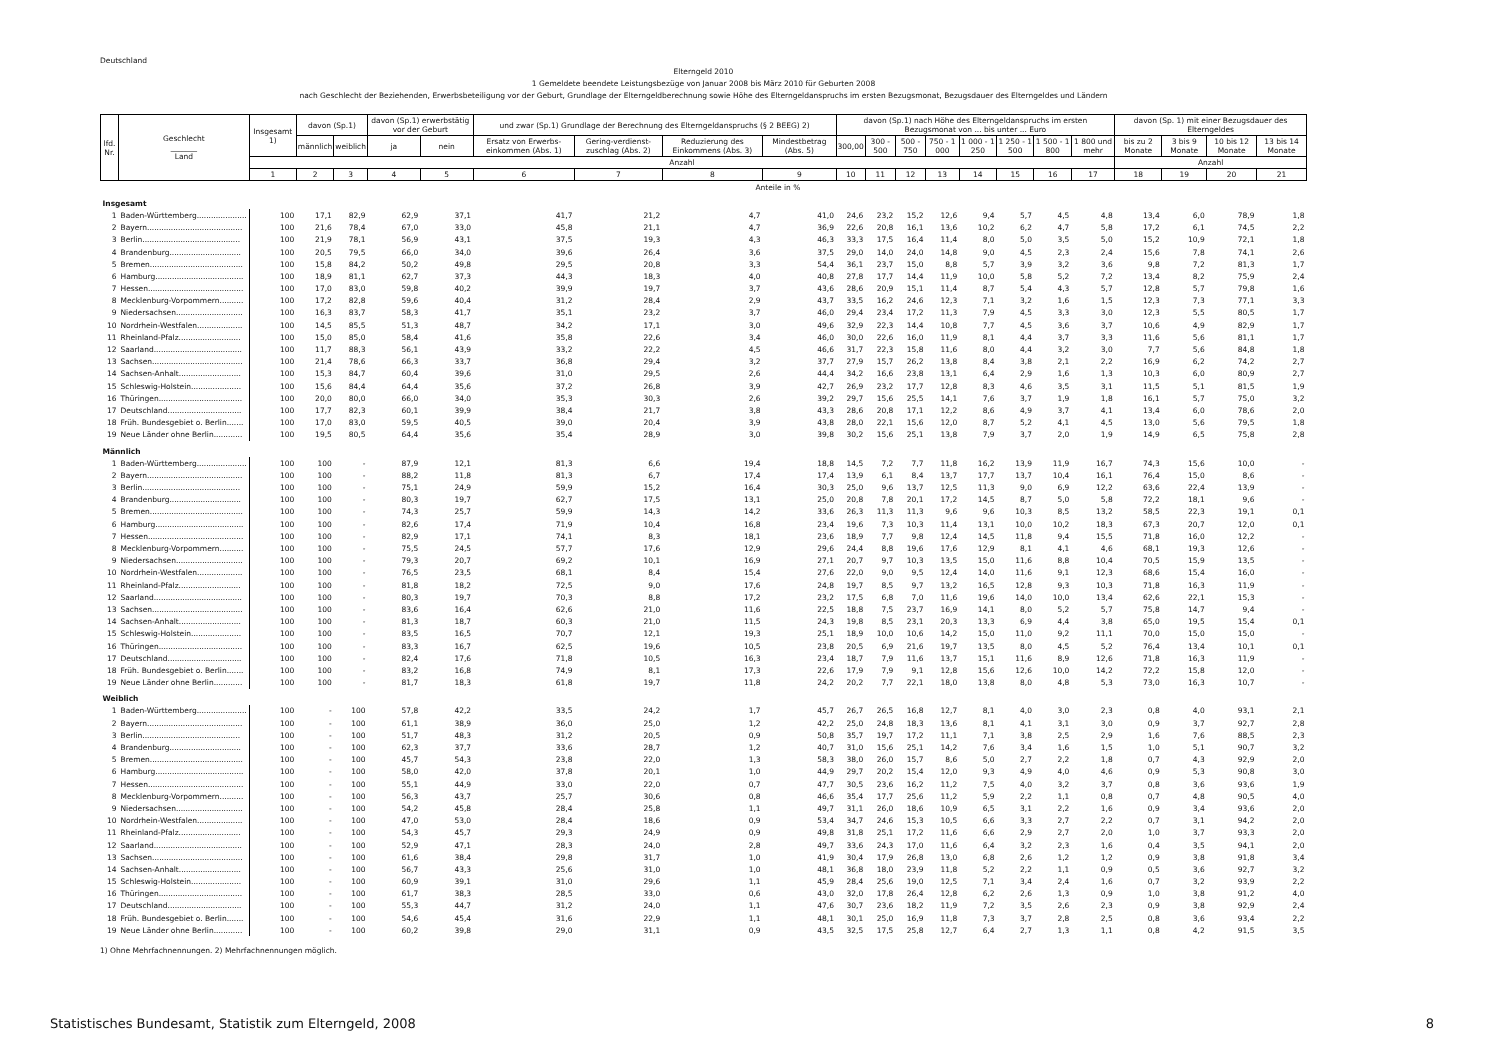Deutschland
Elterngeld 2010
1 Gemeldete beendete Leistungsbezüge von Januar 2008 bis März 2010 für Geburten 2008
nach Geschlecht der Beziehenden, Erwerbsbeteiligung vor der Geburt, Grundlage der Elterngeldberechnung sowie Höhe des Elterngeldanspruchs im ersten Bezugsmonat, Bezugsdauer des Elterngeldes und Ländern
| lfd. Nr. | Geschlecht _______ Land | Insgesamt 1) | davon (Sp.1) | | davon (Sp.1) erwerbstätig vor der Geburt | | und zwar (Sp.1) Grundlage der Berechnung des Elterngeldanspruchs (§ 2 BEEG) 2) | | | | davon (Sp.1) nach Höhe des Elterngeldanspruchs im ersten Bezugsmonat von ... bis unter ... Euro | | | | | | | | davon (Sp. 1) mit einer Bezugsdauer des Elterngeldes | | | |
| --- | --- | --- | --- | --- | --- | --- | --- | --- | --- | --- | --- | --- | --- | --- | --- | --- | --- | --- | --- | --- | --- | --- |
| | | | männlich | weiblich | ja | nein | Ersatz von Erwerbs-einkommen (Abs. 1) | Gering-verdienst-zuschlag (Abs. 2) | Reduzierung des Einkommens (Abs. 3) | Mindestbetrag (Abs. 5) | 300,00 | 300 - 500 | 500 - 750 | 750 - 1 000 | 1 000 - 1 250 | 1 250 - 1 500 | 1 500 - 1 800 | 1 800 und mehr | bis zu 2 Monate | 3 bis 9 Monate | 10 bis 12 Monate | 13 bis 14 Monate |
| | | Anzahl | | | | | | | | | | | | | | | | | Anzahl | | | |
| | | 1 | 2 | 3 | 4 | 5 | 6 | 7 | 8 | 9 | 10 | 11 | 12 | 13 | 14 | 15 | 16 | 17 | 18 | 19 | 20 | 21 |
| | | Anteile in % | | | | | | | | | | | | | | | | | | | | |
| Insgesamt | | | | | | | | | | | | | | | | | | | | | | |
| 1 | Baden-Württemberg..................... | 100 | 17,1 | 82,9 | 62,9 | 37,1 | 41,7 | 21,2 | 4,7 | 41,0 | 24,6 | 23,2 | 15,2 | 12,6 | 9,4 | 5,7 | 4,5 | 4,8 | 13,4 | 6,0 | 78,9 | 1,8 |
| 2 | Bayern........................................ | 100 | 21,6 | 78,4 | 67,0 | 33,0 | 45,8 | 21,1 | 4,7 | 36,9 | 22,6 | 20,8 | 16,1 | 13,6 | 10,2 | 6,2 | 4,7 | 5,8 | 17,2 | 6,1 | 74,5 | 2,2 |
| 3 | Berlin......................................... | 100 | 21,9 | 78,1 | 56,9 | 43,1 | 37,5 | 19,3 | 4,3 | 46,3 | 33,3 | 17,5 | 16,4 | 11,4 | 8,0 | 5,0 | 3,5 | 5,0 | 15,2 | 10,9 | 72,1 | 1,8 |
| 4 | Brandenburg.............................. | 100 | 20,5 | 79,5 | 66,0 | 34,0 | 39,6 | 26,4 | 3,6 | 37,5 | 29,0 | 14,0 | 24,0 | 14,8 | 9,0 | 4,5 | 2,3 | 2,4 | 15,6 | 7,8 | 74,1 | 2,6 |
| 5 | Bremen....................................... | 100 | 15,8 | 84,2 | 50,2 | 49,8 | 29,5 | 20,8 | 3,3 | 54,4 | 36,1 | 23,7 | 15,0 | 8,8 | 5,7 | 3,9 | 3,2 | 3,6 | 9,8 | 7,2 | 81,3 | 1,7 |
| 6 | Hamburg..................................... | 100 | 18,9 | 81,1 | 62,7 | 37,3 | 44,3 | 18,3 | 4,0 | 40,8 | 27,8 | 17,7 | 14,4 | 11,9 | 10,0 | 5,8 | 5,2 | 7,2 | 13,4 | 8,2 | 75,9 | 2,4 |
| 7 | Hessen........................................ | 100 | 17,0 | 83,0 | 59,8 | 40,2 | 39,9 | 19,7 | 3,7 | 43,6 | 28,6 | 20,9 | 15,1 | 11,4 | 8,7 | 5,4 | 4,3 | 5,7 | 12,8 | 5,7 | 79,8 | 1,6 |
| 8 | Mecklenburg-Vorpommern.......... | 100 | 17,2 | 82,8 | 59,6 | 40,4 | 31,2 | 28,4 | 2,9 | 43,7 | 33,5 | 16,2 | 24,6 | 12,3 | 7,1 | 3,2 | 1,6 | 1,5 | 12,3 | 7,3 | 77,1 | 3,3 |
| 9 | Niedersachsen............................ | 100 | 16,3 | 83,7 | 58,3 | 41,7 | 35,1 | 23,2 | 3,7 | 46,0 | 29,4 | 23,4 | 17,2 | 11,3 | 7,9 | 4,5 | 3,3 | 3,0 | 12,3 | 5,5 | 80,5 | 1,7 |
| 10 | Nordrhein-Westfalen................... | 100 | 14,5 | 85,5 | 51,3 | 48,7 | 34,2 | 17,1 | 3,0 | 49,6 | 32,9 | 22,3 | 14,4 | 10,8 | 7,7 | 4,5 | 3,6 | 3,7 | 10,6 | 4,9 | 82,9 | 1,7 |
| 11 | Rheinland-Pfalz.......................... | 100 | 15,0 | 85,0 | 58,4 | 41,6 | 35,8 | 22,6 | 3,4 | 46,0 | 30,0 | 22,6 | 16,0 | 11,9 | 8,1 | 4,4 | 3,7 | 3,3 | 11,6 | 5,6 | 81,1 | 1,7 |
| 12 | Saarland..................................... | 100 | 11,7 | 88,3 | 56,1 | 43,9 | 33,2 | 22,2 | 4,5 | 46,6 | 31,7 | 22,3 | 15,8 | 11,6 | 8,0 | 4,4 | 3,2 | 3,0 | 7,7 | 5,6 | 84,8 | 1,8 |
| 13 | Sachsen...................................... | 100 | 21,4 | 78,6 | 66,3 | 33,7 | 36,8 | 29,4 | 3,2 | 37,7 | 27,9 | 15,7 | 26,2 | 13,8 | 8,4 | 3,8 | 2,1 | 2,2 | 16,9 | 6,2 | 74,2 | 2,7 |
| 14 | Sachsen-Anhalt.......................... | 100 | 15,3 | 84,7 | 60,4 | 39,6 | 31,0 | 29,5 | 2,6 | 44,4 | 34,2 | 16,6 | 23,8 | 13,1 | 6,4 | 2,9 | 1,6 | 1,3 | 10,3 | 6,0 | 80,9 | 2,7 |
| 15 | Schleswig-Holstein..................... | 100 | 15,6 | 84,4 | 64,4 | 35,6 | 37,2 | 26,8 | 3,9 | 42,7 | 26,9 | 23,2 | 17,7 | 12,8 | 8,3 | 4,6 | 3,5 | 3,1 | 11,5 | 5,1 | 81,5 | 1,9 |
| 16 | Thüringen................................... | 100 | 20,0 | 80,0 | 66,0 | 34,0 | 35,3 | 30,3 | 2,6 | 39,2 | 29,7 | 15,6 | 25,5 | 14,1 | 7,6 | 3,7 | 1,9 | 1,8 | 16,1 | 5,7 | 75,0 | 3,2 |
| 17 | Deutschland............................... | 100 | 17,7 | 82,3 | 60,1 | 39,9 | 38,4 | 21,7 | 3,8 | 43,3 | 28,6 | 20,8 | 17,1 | 12,2 | 8,6 | 4,9 | 3,7 | 4,1 | 13,4 | 6,0 | 78,6 | 2,0 |
| 18 | Früh. Bundesgebiet o. Berlin....... | 100 | 17,0 | 83,0 | 59,5 | 40,5 | 39,0 | 20,4 | 3,9 | 43,8 | 28,0 | 22,1 | 15,6 | 12,0 | 8,7 | 5,2 | 4,1 | 4,5 | 13,0 | 5,6 | 79,5 | 1,8 |
| 19 | Neue Länder ohne Berlin............ | 100 | 19,5 | 80,5 | 64,4 | 35,6 | 35,4 | 28,9 | 3,0 | 39,8 | 30,2 | 15,6 | 25,1 | 13,8 | 7,9 | 3,7 | 2,0 | 1,9 | 14,9 | 6,5 | 75,8 | 2,8 |
| Männlich | | | | | | | | | | | | | | | | | | | | | | |
| 1 | Baden-Württemberg..................... | 100 | 100 | - | 87,9 | 12,1 | 81,3 | 6,6 | 19,4 | 18,8 | 14,5 | 7,2 | 7,7 | 11,8 | 16,2 | 13,9 | 11,9 | 16,7 | 74,3 | 15,6 | 10,0 | - |
| 2 | Bayern........................................ | 100 | 100 | - | 88,2 | 11,8 | 81,3 | 6,7 | 17,4 | 17,4 | 13,9 | 6,1 | 8,4 | 13,7 | 17,7 | 13,7 | 10,4 | 16,1 | 76,4 | 15,0 | 8,6 | - |
| 3 | Berlin......................................... | 100 | 100 | - | 75,1 | 24,9 | 59,9 | 15,2 | 16,4 | 30,3 | 25,0 | 9,6 | 13,7 | 12,5 | 11,3 | 9,0 | 6,9 | 12,2 | 63,6 | 22,4 | 13,9 | - |
| 4 | Brandenburg.............................. | 100 | 100 | - | 80,3 | 19,7 | 62,7 | 17,5 | 13,1 | 25,0 | 20,8 | 7,8 | 20,1 | 17,2 | 14,5 | 8,7 | 5,0 | 5,8 | 72,2 | 18,1 | 9,6 | - |
| 5 | Bremen....................................... | 100 | 100 | - | 74,3 | 25,7 | 59,9 | 14,3 | 14,2 | 33,6 | 26,3 | 11,3 | 11,3 | 9,6 | 9,6 | 10,3 | 8,5 | 13,2 | 58,5 | 22,3 | 19,1 | 0,1 |
| 6 | Hamburg..................................... | 100 | 100 | - | 82,6 | 17,4 | 71,9 | 10,4 | 16,8 | 23,4 | 19,6 | 7,3 | 10,3 | 11,4 | 13,1 | 10,0 | 10,2 | 18,3 | 67,3 | 20,7 | 12,0 | 0,1 |
| 7 | Hessen........................................ | 100 | 100 | - | 82,9 | 17,1 | 74,1 | 8,3 | 18,1 | 23,6 | 18,9 | 7,7 | 9,8 | 12,4 | 14,5 | 11,8 | 9,4 | 15,5 | 71,8 | 16,0 | 12,2 | - |
| 8 | Mecklenburg-Vorpommern.......... | 100 | 100 | - | 75,5 | 24,5 | 57,7 | 17,6 | 12,9 | 29,6 | 24,4 | 8,8 | 19,6 | 17,6 | 12,9 | 8,1 | 4,1 | 4,6 | 68,1 | 19,3 | 12,6 | - |
| 9 | Niedersachsen............................ | 100 | 100 | - | 79,3 | 20,7 | 69,2 | 10,1 | 16,9 | 27,1 | 20,7 | 9,7 | 10,3 | 13,5 | 15,0 | 11,6 | 8,8 | 10,4 | 70,5 | 15,9 | 13,5 | - |
| 10 | Nordrhein-Westfalen................... | 100 | 100 | - | 76,5 | 23,5 | 68,1 | 8,4 | 15,4 | 27,6 | 22,0 | 9,0 | 9,5 | 12,4 | 14,0 | 11,6 | 9,1 | 12,3 | 68,6 | 15,4 | 16,0 | - |
| 11 | Rheinland-Pfalz.......................... | 100 | 100 | - | 81,8 | 18,2 | 72,5 | 9,0 | 17,6 | 24,8 | 19,7 | 8,5 | 9,7 | 13,2 | 16,5 | 12,8 | 9,3 | 10,3 | 71,8 | 16,3 | 11,9 | - |
| 12 | Saarland..................................... | 100 | 100 | - | 80,3 | 19,7 | 70,3 | 8,8 | 17,2 | 23,2 | 17,5 | 6,8 | 7,0 | 11,6 | 19,6 | 14,0 | 10,0 | 13,4 | 62,6 | 22,1 | 15,3 | - |
| 13 | Sachsen...................................... | 100 | 100 | - | 83,6 | 16,4 | 62,6 | 21,0 | 11,6 | 22,5 | 18,8 | 7,5 | 23,7 | 16,9 | 14,1 | 8,0 | 5,2 | 5,7 | 75,8 | 14,7 | 9,4 | - |
| 14 | Sachsen-Anhalt.......................... | 100 | 100 | - | 81,3 | 18,7 | 60,3 | 21,0 | 11,5 | 24,3 | 19,8 | 8,5 | 23,1 | 20,3 | 13,3 | 6,9 | 4,4 | 3,8 | 65,0 | 19,5 | 15,4 | 0,1 |
| 15 | Schleswig-Holstein..................... | 100 | 100 | - | 83,5 | 16,5 | 70,7 | 12,1 | 19,3 | 25,1 | 18,9 | 10,0 | 10,6 | 14,2 | 15,0 | 11,0 | 9,2 | 11,1 | 70,0 | 15,0 | 15,0 | - |
| 16 | Thüringen................................... | 100 | 100 | - | 83,3 | 16,7 | 62,5 | 19,6 | 10,5 | 23,8 | 20,5 | 6,9 | 21,6 | 19,7 | 13,5 | 8,0 | 4,5 | 5,2 | 76,4 | 13,4 | 10,1 | 0,1 |
| 17 | Deutschland............................... | 100 | 100 | - | 82,4 | 17,6 | 71,8 | 10,5 | 16,3 | 23,4 | 18,7 | 7,9 | 11,6 | 13,7 | 15,1 | 11,6 | 8,9 | 12,6 | 71,8 | 16,3 | 11,9 | - |
| 18 | Früh. Bundesgebiet o. Berlin....... | 100 | 100 | - | 83,2 | 16,8 | 74,9 | 8,1 | 17,3 | 22,6 | 17,9 | 7,9 | 9,1 | 12,8 | 15,6 | 12,6 | 10,0 | 14,2 | 72,2 | 15,8 | 12,0 | - |
| 19 | Neue Länder ohne Berlin............ | 100 | 100 | - | 81,7 | 18,3 | 61,8 | 19,7 | 11,8 | 24,2 | 20,2 | 7,7 | 22,1 | 18,0 | 13,8 | 8,0 | 4,8 | 5,3 | 73,0 | 16,3 | 10,7 | - |
| Weiblich | | | | | | | | | | | | | | | | | | | | | | |
| 1 | Baden-Württemberg..................... | 100 | - | 100 | 57,8 | 42,2 | 33,5 | 24,2 | 1,7 | 45,7 | 26,7 | 26,5 | 16,8 | 12,7 | 8,1 | 4,0 | 3,0 | 2,3 | 0,8 | 4,0 | 93,1 | 2,1 |
| 2 | Bayern........................................ | 100 | - | 100 | 61,1 | 38,9 | 36,0 | 25,0 | 1,2 | 42,2 | 25,0 | 24,8 | 18,3 | 13,6 | 8,1 | 4,1 | 3,1 | 3,0 | 0,9 | 3,7 | 92,7 | 2,8 |
| 3 | Berlin......................................... | 100 | - | 100 | 51,7 | 48,3 | 31,2 | 20,5 | 0,9 | 50,8 | 35,7 | 19,7 | 17,2 | 11,1 | 7,1 | 3,8 | 2,5 | 2,9 | 1,6 | 7,6 | 88,5 | 2,3 |
| 4 | Brandenburg.............................. | 100 | - | 100 | 62,3 | 37,7 | 33,6 | 28,7 | 1,2 | 40,7 | 31,0 | 15,6 | 25,1 | 14,2 | 7,6 | 3,4 | 1,6 | 1,5 | 1,0 | 5,1 | 90,7 | 3,2 |
| 5 | Bremen....................................... | 100 | - | 100 | 45,7 | 54,3 | 23,8 | 22,0 | 1,3 | 58,3 | 38,0 | 26,0 | 15,7 | 8,6 | 5,0 | 2,7 | 2,2 | 1,8 | 0,7 | 4,3 | 92,9 | 2,0 |
| 6 | Hamburg..................................... | 100 | - | 100 | 58,0 | 42,0 | 37,8 | 20,1 | 1,0 | 44,9 | 29,7 | 20,2 | 15,4 | 12,0 | 9,3 | 4,9 | 4,0 | 4,6 | 0,9 | 5,3 | 90,8 | 3,0 |
| 7 | Hessen........................................ | 100 | - | 100 | 55,1 | 44,9 | 33,0 | 22,0 | 0,7 | 47,7 | 30,5 | 23,6 | 16,2 | 11,2 | 7,5 | 4,0 | 3,2 | 3,7 | 0,8 | 3,6 | 93,6 | 1,9 |
| 8 | Mecklenburg-Vorpommern.......... | 100 | - | 100 | 56,3 | 43,7 | 25,7 | 30,6 | 0,8 | 46,6 | 35,4 | 17,7 | 25,6 | 11,2 | 5,9 | 2,2 | 1,1 | 0,8 | 0,7 | 4,8 | 90,5 | 4,0 |
| 9 | Niedersachsen............................ | 100 | - | 100 | 54,2 | 45,8 | 28,4 | 25,8 | 1,1 | 49,7 | 31,1 | 26,0 | 18,6 | 10,9 | 6,5 | 3,1 | 2,2 | 1,6 | 0,9 | 3,4 | 93,6 | 2,0 |
| 10 | Nordrhein-Westfalen................... | 100 | - | 100 | 47,0 | 53,0 | 28,4 | 18,6 | 0,9 | 53,4 | 34,7 | 24,6 | 15,3 | 10,5 | 6,6 | 3,3 | 2,7 | 2,2 | 0,7 | 3,1 | 94,2 | 2,0 |
| 11 | Rheinland-Pfalz.......................... | 100 | - | 100 | 54,3 | 45,7 | 29,3 | 24,9 | 0,9 | 49,8 | 31,8 | 25,1 | 17,2 | 11,6 | 6,6 | 2,9 | 2,7 | 2,0 | 1,0 | 3,7 | 93,3 | 2,0 |
| 12 | Saarland..................................... | 100 | - | 100 | 52,9 | 47,1 | 28,3 | 24,0 | 2,8 | 49,7 | 33,6 | 24,3 | 17,0 | 11,6 | 6,4 | 3,2 | 2,3 | 1,6 | 0,4 | 3,5 | 94,1 | 2,0 |
| 13 | Sachsen...................................... | 100 | - | 100 | 61,6 | 38,4 | 29,8 | 31,7 | 1,0 | 41,9 | 30,4 | 17,9 | 26,8 | 13,0 | 6,8 | 2,6 | 1,2 | 1,2 | 0,9 | 3,8 | 91,8 | 3,4 |
| 14 | Sachsen-Anhalt.......................... | 100 | - | 100 | 56,7 | 43,3 | 25,6 | 31,0 | 1,0 | 48,1 | 36,8 | 18,0 | 23,9 | 11,8 | 5,2 | 2,2 | 1,1 | 0,9 | 0,5 | 3,6 | 92,7 | 3,2 |
| 15 | Schleswig-Holstein..................... | 100 | - | 100 | 60,9 | 39,1 | 31,0 | 29,6 | 1,1 | 45,9 | 28,4 | 25,6 | 19,0 | 12,5 | 7,1 | 3,4 | 2,4 | 1,6 | 0,7 | 3,2 | 93,9 | 2,2 |
| 16 | Thüringen................................... | 100 | - | 100 | 61,7 | 38,3 | 28,5 | 33,0 | 0,6 | 43,0 | 32,0 | 17,8 | 26,4 | 12,8 | 6,2 | 2,6 | 1,3 | 0,9 | 1,0 | 3,8 | 91,2 | 4,0 |
| 17 | Deutschland............................... | 100 | - | 100 | 55,3 | 44,7 | 31,2 | 24,0 | 1,1 | 47,6 | 30,7 | 23,6 | 18,2 | 11,9 | 7,2 | 3,5 | 2,6 | 2,3 | 0,9 | 3,8 | 92,9 | 2,4 |
| 18 | Früh. Bundesgebiet o. Berlin....... | 100 | - | 100 | 54,6 | 45,4 | 31,6 | 22,9 | 1,1 | 48,1 | 30,1 | 25,0 | 16,9 | 11,8 | 7,3 | 3,7 | 2,8 | 2,5 | 0,8 | 3,6 | 93,4 | 2,2 |
| 19 | Neue Länder ohne Berlin............ | 100 | - | 100 | 60,2 | 39,8 | 29,0 | 31,1 | 0,9 | 43,5 | 32,5 | 17,5 | 25,8 | 12,7 | 6,4 | 2,7 | 1,3 | 1,1 | 0,8 | 4,2 | 91,5 | 3,5 |
1) Ohne Mehrfachnennungen. 2) Mehrfachnennungen möglich.
Statistisches Bundesamt, Statistik zum Elterngeld, 2008 8